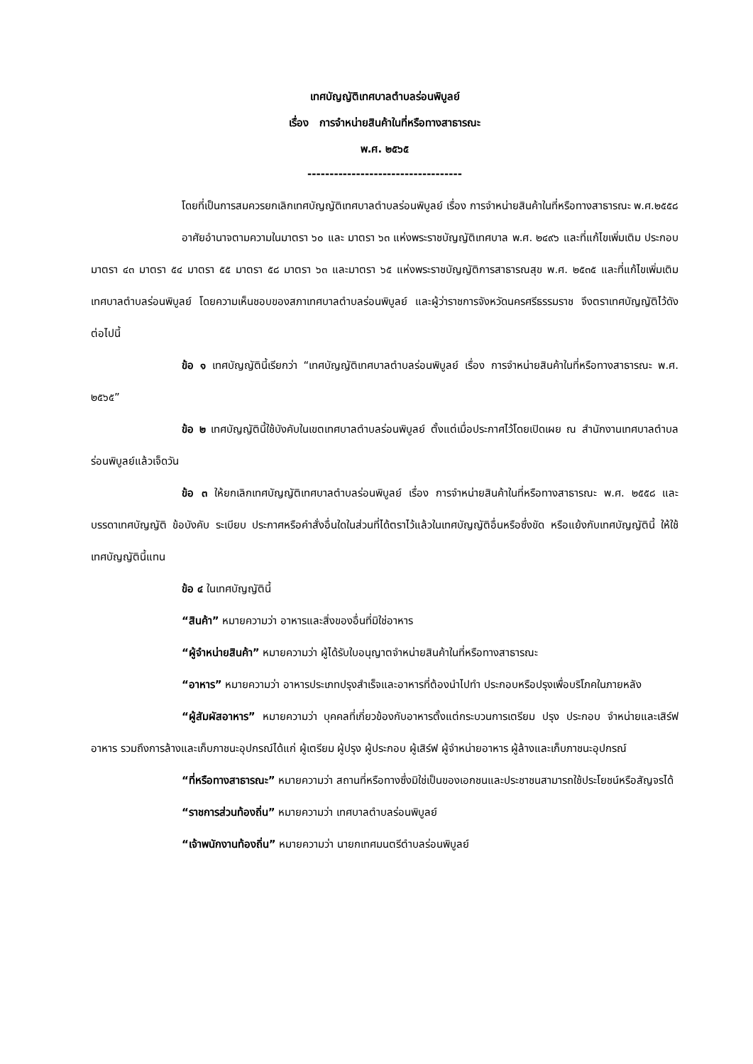เทศบัญญัติเทศบาลตำบลร่อนพิบูลย์
เรื่อง การจำหน่ายสินค้าในที่หรือทางสาธารณะ
พ.ศ. ๒๕๖๕
-----------------------------------
โดยที่เป็นการสมควรยกเลิกเทศบัญญัติเทศบาลตำบลร่อนพิบูลย์ เรื่อง การจำหน่ายสินค้าในที่หรือทางสาธารณะ พ.ศ.๒๕๕๘
อาศัยอำนาจตามความในมาตรา ๖๐ และ มาตรา ๖๓ แห่งพระราชบัญญัติเทศบาล พ.ศ. ๒๔๙๖ และที่แก้ไขเพิ่มเติม ประกอบมาตรา ๔๓ มาตรา ๕๔ มาตรา ๕๕ มาตรา ๕๘ มาตรา ๖๓ และมาตรา ๖๕ แห่งพระราชบัญญัติการสาธารณสุข พ.ศ. ๒๕๓๕ และที่แก้ไขเพิ่มเติม เทศบาลตำบลร่อนพิบูลย์ โดยความเห็นชอบของสภาเทศบาลตำบลร่อนพิบูลย์ และผู้ว่าราชการจังหวัดนครศรีธรรมราช จึงตราเทศบัญญัติไว้ดังต่อไปนี้
ข้อ ๑ เทศบัญญัตินี้เรียกว่า “เทศบัญญัติเทศบาลตำบลร่อนพิบูลย์ เรื่อง การจำหน่ายสินค้าในที่หรือทางสาธารณะ พ.ศ. ๒๕๖๕”
ข้อ ๒ เทศบัญญัตินี้ใช้บังคับในเขตเทศบาลตำบลร่อนพิบูลย์ ตั้งแต่เมื่อประกาศไว้โดยเปิดเผย ณ สำนักงานเทศบาลตำบลร่อนพิบูลย์แล้วเจ็ดวัน
ข้อ ๓ ให้ยกเลิกเทศบัญญัติเทศบาลตำบลร่อนพิบูลย์ เรื่อง การจำหน่ายสินค้าในที่หรือทางสาธารณะ พ.ศ. ๒๕๕๘ และบรรดาเทศบัญญัติ ข้อบังคับ ระเบียบ ประกาศหรือคำสั่งอื่นใดในส่วนที่ได้ตราไว้แล้วในเทศบัญญัติอื่นหรือซึ่งขัด หรือแย้งกับเทศบัญญัตินี้ ให้ใช้เทศบัญญัตินี้แทน
ข้อ ๔ ในเทศบัญญัตินี้
“สินค้า” หมายความว่า อาหารและสิ่งของอื่นที่มิใช่อาหาร
“ผู้จำหน่ายสินค้า” หมายความว่า ผู้ได้รับใบอนุญาตจำหน่ายสินค้าในที่หรือทางสาธารณะ
“อาหาร” หมายความว่า อาหารประเภทปรุงสำเร็จและอาหารที่ต้องนำไปทำ ประกอบหรือปรุงเพื่อบริโภคในภายหลัง
“ผู้สัมผัสอาหาร” หมายความว่า บุคคลที่เกี่ยวข้องกับอาหารตั้งแต่กระบวนการเตรียม ปรุง ประกอบ จำหน่ายและเสิร์ฟอาหาร รวมถึงการล้างและเก็บภาชนะอุปกรณ์ได้แก่ ผู้เตรียม ผู้ปรุง ผู้ประกอบ ผู้เสิร์ฟ ผู้จำหน่ายอาหาร ผู้ล้างและเก็บภาชนะอุปกรณ์
“ที่หรือทางสาธารณะ” หมายความว่า สถานที่หรือทางซึ่งมิใช่เป็นของเอกชนและประชาชนสามารถใช้ประโยชน์หรือสัญจรได้
“ราชการส่วนท้องถิ่น” หมายความว่า เทศบาลตำบลร่อนพิบูลย์
“เจ้าพนักงานท้องถิ่น” หมายความว่า นายกเทศมนตรีตำบลร่อนพิบูลย์